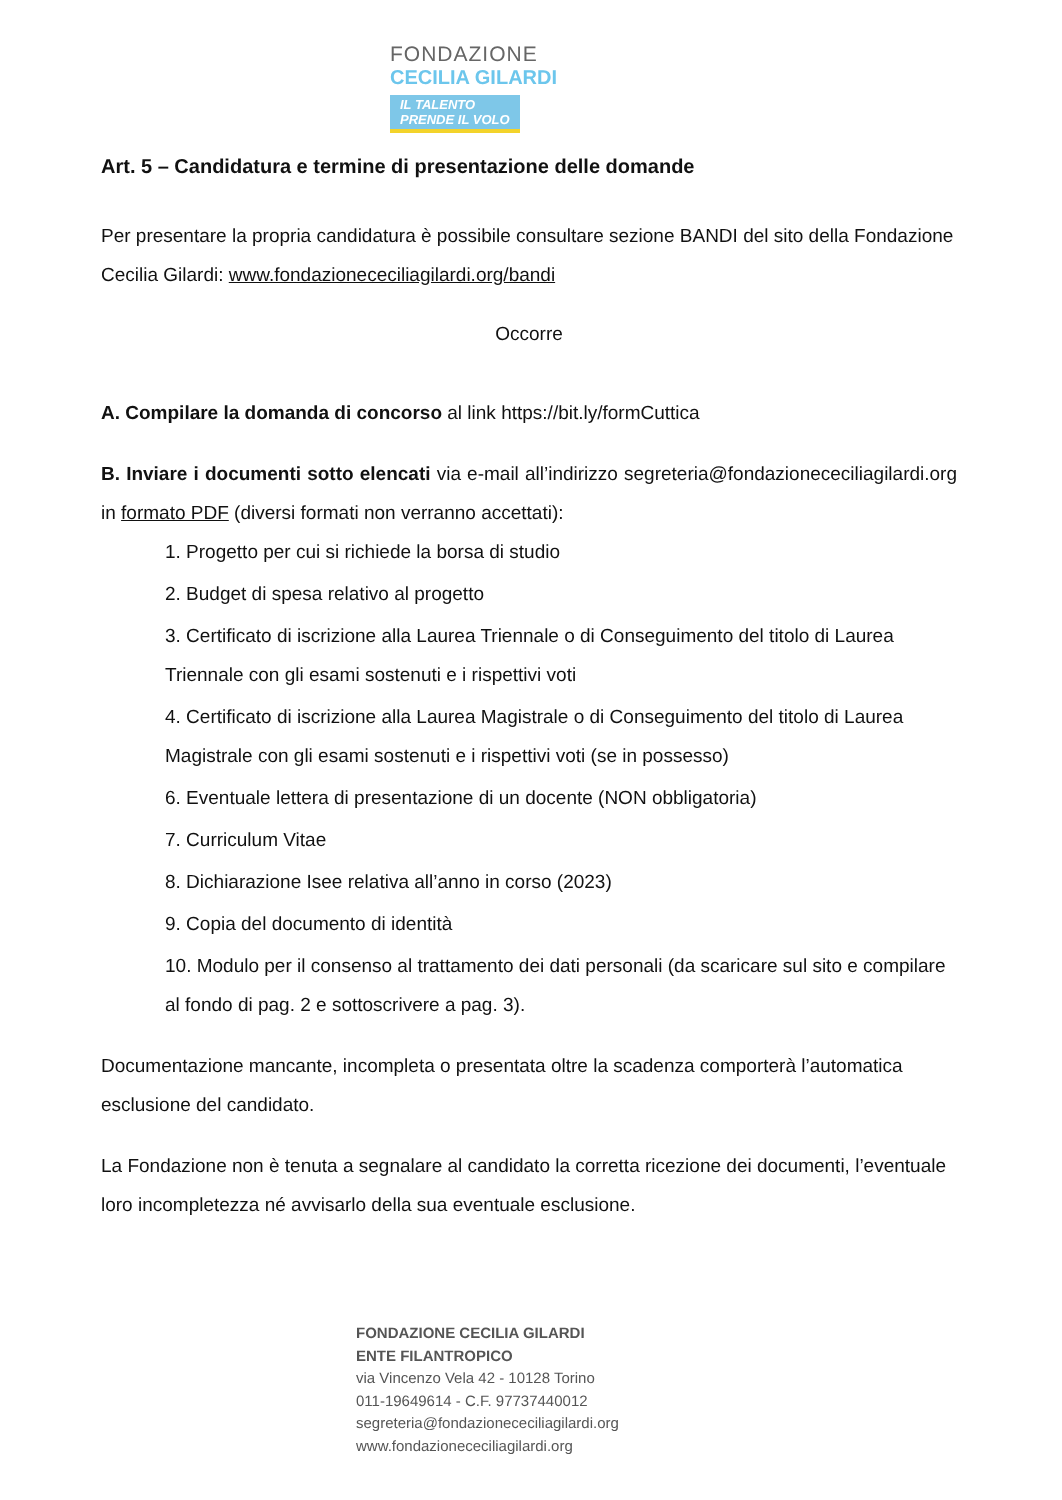FONDAZIONE
CECILIA GILARDI
IL TALENTO
PRENDE IL VOLO
Art. 5 – Candidatura e termine di presentazione delle domande
Per presentare la propria candidatura è possibile consultare sezione BANDI del sito della Fondazione Cecilia Gilardi: www.fondazionececiliagilardi.org/bandi
Occorre
A. Compilare la domanda di concorso al link https://bit.ly/formCuttica
B. Inviare i documenti sotto elencati via e-mail all’indirizzo segreteria@fondazionececiliagilardi.org in formato PDF (diversi formati non verranno accettati):
1. Progetto per cui si richiede la borsa di studio
2. Budget di spesa relativo al progetto
3. Certificato di iscrizione alla Laurea Triennale o di Conseguimento del titolo di Laurea Triennale con gli esami sostenuti e i rispettivi voti
4. Certificato di iscrizione alla Laurea Magistrale o di Conseguimento del titolo di Laurea Magistrale con gli esami sostenuti e i rispettivi voti (se in possesso)
6. Eventuale lettera di presentazione di un docente (NON obbligatoria)
7. Curriculum Vitae
8. Dichiarazione Isee relativa all’anno in corso (2023)
9. Copia del documento di identità
10. Modulo per il consenso al trattamento dei dati personali (da scaricare sul sito e compilare al fondo di pag. 2 e sottoscrivere a pag. 3).
Documentazione mancante, incompleta o presentata oltre la scadenza comporterà l’automatica esclusione del candidato.
La Fondazione non è tenuta a segnalare al candidato la corretta ricezione dei documenti, l’eventuale loro incompletezza né avvisarlo della sua eventuale esclusione.
FONDAZIONE CECILIA GILARDI
ENTE FILANTROPICO
via Vincenzo Vela 42 - 10128 Torino
011-19649614 - C.F. 97737440012
segreteria@fondazionececiliagilardi.org
www.fondazionececiliagilardi.org